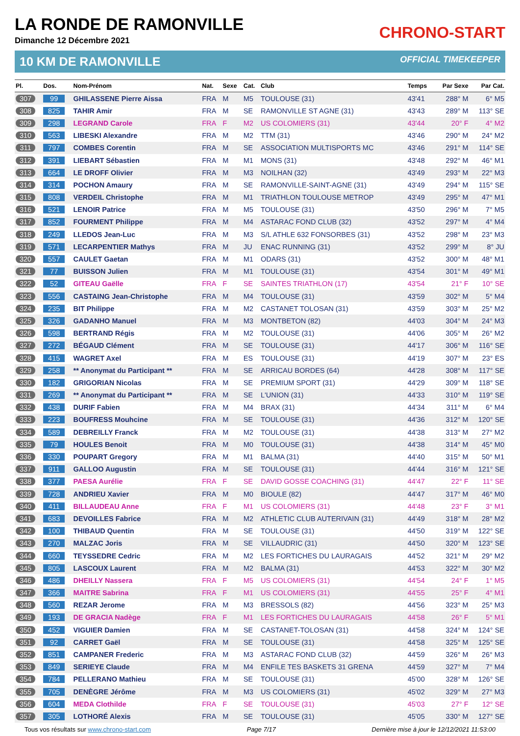LA RONDE DE RAMONVILLE
Dimanche 12 Décembre 2021
CHRONO-START
10 KM DE RAMONVILLE OFFICIAL TIMEKEEPER
| Pl. | Dos. | Nom-Prénom | Nat. | Sexe | Cat. | Club | Temps | Par Sexe | Par Cat. |
| --- | --- | --- | --- | --- | --- | --- | --- | --- | --- |
| 307 | 99 | GHILASSENE Pierre Aissa | FRA | M | M5 | TOULOUSE (31) | 43'41 | 288° M | 6° M5 |
| 308 | 825 | TAHIR Amir | FRA | M | SE | RAMONVILLE ST AGNE (31) | 43'43 | 289° M | 113° SE |
| 309 | 298 | LEGRAND Carole | FRA | F | M2 | US COLOMIERS (31) | 43'44 | 20° F | 4° M2 |
| 310 | 563 | LIBESKI Alexandre | FRA | M | M2 | TTM (31) | 43'46 | 290° M | 24° M2 |
| 311 | 797 | COMBES Corentin | FRA | M | SE | ASSOCIATION MULTISPORTS MC | 43'46 | 291° M | 114° SE |
| 312 | 391 | LIEBART Sébastien | FRA | M | M1 | MONS (31) | 43'48 | 292° M | 46° M1 |
| 313 | 664 | LE DROFF Olivier | FRA | M | M3 | NOILHAN (32) | 43'49 | 293° M | 22° M3 |
| 314 | 314 | POCHON Amaury | FRA | M | SE | RAMONVILLE-SAINT-AGNE (31) | 43'49 | 294° M | 115° SE |
| 315 | 808 | VERDEIL Christophe | FRA | M | M1 | TRIATHLON TOULOUSE METROP | 43'49 | 295° M | 47° M1 |
| 316 | 521 | LENOIR Patrice | FRA | M | M5 | TOULOUSE (31) | 43'50 | 296° M | 7° M5 |
| 317 | 852 | FOURMENT Philippe | FRA | M | M4 | ASTARAC FOND CLUB (32) | 43'52 | 297° M | 4° M4 |
| 318 | 249 | LLEDOS Jean-Luc | FRA | M | M3 | S/L ATHLE 632 FONSORBES (31) | 43'52 | 298° M | 23° M3 |
| 319 | 571 | LECARPENTIER Mathys | FRA | M | JU | ENAC RUNNING (31) | 43'52 | 299° M | 8° JU |
| 320 | 557 | CAULET Gaetan | FRA | M | M1 | ODARS (31) | 43'52 | 300° M | 48° M1 |
| 321 | 77 | BUISSON Julien | FRA | M | M1 | TOULOUSE (31) | 43'54 | 301° M | 49° M1 |
| 322 | 52 | GITEAU Gaëlle | FRA | F | SE | SAINTES TRIATHLON (17) | 43'54 | 21° F | 10° SE |
| 323 | 556 | CASTAING Jean-Christophe | FRA | M | M4 | TOULOUSE (31) | 43'59 | 302° M | 5° M4 |
| 324 | 235 | BIT Philippe | FRA | M | M2 | CASTANET TOLOSAN (31) | 43'59 | 303° M | 25° M2 |
| 325 | 326 | GADANHO Manuel | FRA | M | M3 | MONTBETON (82) | 44'03 | 304° M | 24° M3 |
| 326 | 598 | BERTRAND Régis | FRA | M | M2 | TOULOUSE (31) | 44'06 | 305° M | 26° M2 |
| 327 | 272 | BÉGAUD Clément | FRA | M | SE | TOULOUSE (31) | 44'17 | 306° M | 116° SE |
| 328 | 415 | WAGRET Axel | FRA | M | ES | TOULOUSE (31) | 44'19 | 307° M | 23° ES |
| 329 | 258 | ** Anonymat du Participant ** | FRA | M | SE | ARRICAU BORDES (64) | 44'28 | 308° M | 117° SE |
| 330 | 182 | GRIGORIAN Nicolas | FRA | M | SE | PREMIUM SPORT (31) | 44'29 | 309° M | 118° SE |
| 331 | 269 | ** Anonymat du Participant ** | FRA | M | SE | L'UNION (31) | 44'33 | 310° M | 119° SE |
| 332 | 438 | DURIF Fabien | FRA | M | M4 | BRAX (31) | 44'34 | 311° M | 6° M4 |
| 333 | 223 | BOUFRESS Mouhcine | FRA | M | SE | TOULOUSE (31) | 44'36 | 312° M | 120° SE |
| 334 | 589 | DEBREILLY Franck | FRA | M | M2 | TOULOUSE (31) | 44'38 | 313° M | 27° M2 |
| 335 | 79 | HOULES Benoit | FRA | M | M0 | TOULOUSE (31) | 44'38 | 314° M | 45° M0 |
| 336 | 330 | POUPART Gregory | FRA | M | M1 | BALMA (31) | 44'40 | 315° M | 50° M1 |
| 337 | 911 | GALLOO Augustin | FRA | M | SE | TOULOUSE (31) | 44'44 | 316° M | 121° SE |
| 338 | 377 | PAESA Aurélie | FRA | F | SE | DAVID GOSSE COACHING (31) | 44'47 | 22° F | 11° SE |
| 339 | 728 | ANDRIEU Xavier | FRA | M | M0 | BIOULE (82) | 44'47 | 317° M | 46° M0 |
| 340 | 411 | BILLAUDEAU Anne | FRA | F | M1 | US COLOMIERS (31) | 44'48 | 23° F | 3° M1 |
| 341 | 683 | DEVOILLES Fabrice | FRA | M | M2 | ATHLETIC CLUB AUTERIVAIN (31) | 44'49 | 318° M | 28° M2 |
| 342 | 100 | THIBAUD Quentin | FRA | M | SE | TOULOUSE (31) | 44'50 | 319° M | 122° SE |
| 343 | 270 | MALZAC Joris | FRA | M | SE | VILLAUDRIC (31) | 44'50 | 320° M | 123° SE |
| 344 | 660 | TEYSSEDRE Cedric | FRA | M | M2 | LES FORTICHES DU LAURAGAIS | 44'52 | 321° M | 29° M2 |
| 345 | 805 | LASCOUX Laurent | FRA | M | M2 | BALMA (31) | 44'53 | 322° M | 30° M2 |
| 346 | 486 | DHEILLY Nassera | FRA | F | M5 | US COLOMIERS (31) | 44'54 | 24° F | 1° M5 |
| 347 | 366 | MAITRE Sabrina | FRA | F | M1 | US COLOMIERS (31) | 44'55 | 25° F | 4° M1 |
| 348 | 560 | REZAR Jerome | FRA | M | M3 | BRESSOLS (82) | 44'56 | 323° M | 25° M3 |
| 349 | 193 | DE GRACIA Nadège | FRA | F | M1 | LES FORTICHES DU LAURAGAIS | 44'58 | 26° F | 5° M1 |
| 350 | 452 | VIGUIER Damien | FRA | M | SE | CASTANET-TOLOSAN (31) | 44'58 | 324° M | 124° SE |
| 351 | 92 | CARRET Gaël | FRA | M | SE | TOULOUSE (31) | 44'58 | 325° M | 125° SE |
| 352 | 851 | CAMPANER Frederic | FRA | M | M3 | ASTARAC FOND CLUB (32) | 44'59 | 326° M | 26° M3 |
| 353 | 849 | SERIEYE Claude | FRA | M | M4 | ENFILE TES BASKETS 31 GRENA | 44'59 | 327° M | 7° M4 |
| 354 | 784 | PELLERANO Mathieu | FRA | M | SE | TOULOUSE (31) | 45'00 | 328° M | 126° SE |
| 355 | 705 | DENÈGRE Jérôme | FRA | M | M3 | US COLOMIERS (31) | 45'02 | 329° M | 27° M3 |
| 356 | 604 | MEDA Clothilde | FRA | F | SE | TOULOUSE (31) | 45'03 | 27° F | 12° SE |
| 357 | 305 | LOTHORÉ Alexis | FRA | M | SE | TOULOUSE (31) | 45'05 | 330° M | 127° SE |
Tous vos résultats sur www.chrono-start.com Page 7/17 Dernière mise à jour le 12/12/2021 11:53:00